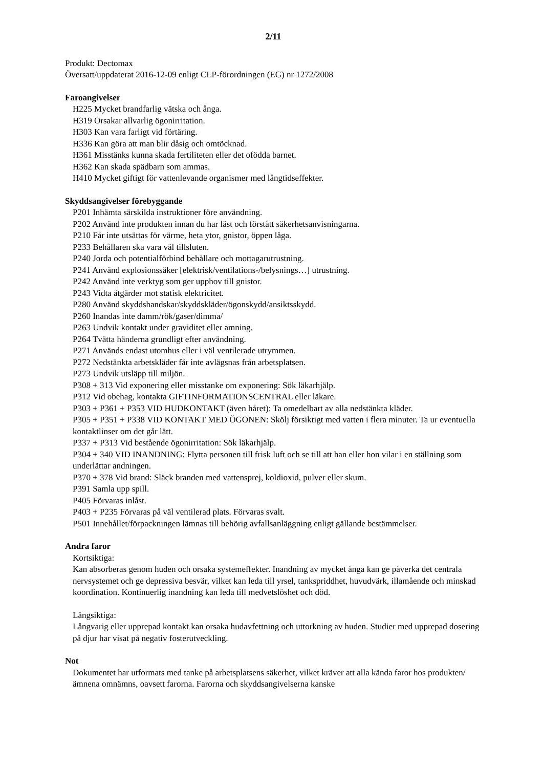2/11
Produkt: Dectomax
Översatt/uppdaterat 2016-12-09 enligt CLP-förordningen (EG) nr 1272/2008
Faroangivelser
H225 Mycket brandfarlig vätska och ånga.
H319 Orsakar allvarlig ögonirritation.
H303 Kan vara farligt vid förtäring.
H336 Kan göra att man blir dåsig och omtöcknad.
H361 Misstänks kunna skada fertiliteten eller det ofödda barnet.
H362 Kan skada spädbarn som ammas.
H410 Mycket giftigt för vattenlevande organismer med långtidseffekter.
Skyddsangivelser förebyggande
P201 Inhämta särskilda instruktioner före användning.
P202 Använd inte produkten innan du har läst och förstått säkerhetsanvisningarna.
P210 Får inte utsättas för värme, heta ytor, gnistor, öppen låga.
P233 Behållaren ska vara väl tillsluten.
P240 Jorda och potentialförbind behållare och mottagarutrustning.
P241 Använd explosionssäker [elektrisk/ventilations-/belysnings…] utrustning.
P242 Använd inte verktyg som ger upphov till gnistor.
P243 Vidta åtgärder mot statisk elektricitet.
P280 Använd skyddshandskar/skyddskläder/ögonskydd/ansiktsskydd.
P260 Inandas inte damm/rök/gaser/dimma/
P263 Undvik kontakt under graviditet eller amning.
P264 Tvätta händerna grundligt efter användning.
P271 Används endast utomhus eller i väl ventilerade utrymmen.
P272 Nedstänkta arbetskläder får inte avlägsnas från arbetsplatsen.
P273 Undvik utsläpp till miljön.
P308 + 313 Vid exponering eller misstanke om exponering: Sök läkarhjälp.
P312 Vid obehag, kontakta GIFTINFORMATIONSCENTRAL eller läkare.
P303 + P361 + P353 VID HUDKONTAKT (även håret): Ta omedelbart av alla nedstänkta kläder.
P305 + P351 + P338 VID KONTAKT MED ÖGONEN: Skölj försiktigt med vatten i flera minuter. Ta ur eventuella kontaktlinser om det går lätt.
P337 + P313 Vid bestående ögonirritation: Sök läkarhjälp.
P304 + 340 VID INANDNING: Flytta personen till frisk luft och se till att han eller hon vilar i en ställning som underlättar andningen.
P370 + 378 Vid brand: Släck branden med vattensprej, koldioxid, pulver eller skum.
P391 Samla upp spill.
P405 Förvaras inlåst.
P403 + P235 Förvaras på väl ventilerad plats. Förvaras svalt.
P501 Innehållet/förpackningen lämnas till behörig avfallsanläggning enligt gällande bestämmelser.
Andra faror
Kortsiktiga:
Kan absorberas genom huden och orsaka systemeffekter. Inandning av mycket ånga kan ge påverka det centrala nervsystemet och ge depressiva besvär, vilket kan leda till yrsel, tankspriddhet, huvudvärk, illamående och minskad koordination. Kontinuerlig inandning kan leda till medvetslöshet och död.
Långsiktiga:
Långvarig eller upprepad kontakt kan orsaka hudavfettning och uttorkning av huden. Studier med upprepad dosering på djur har visat på negativ fosterutveckling.
Not
Dokumentet har utformats med tanke på arbetsplatsens säkerhet, vilket kräver att alla kända faror hos produkten/ämnena omnämns, oavsett farorna. Farorna och skyddsangivelserna kanske